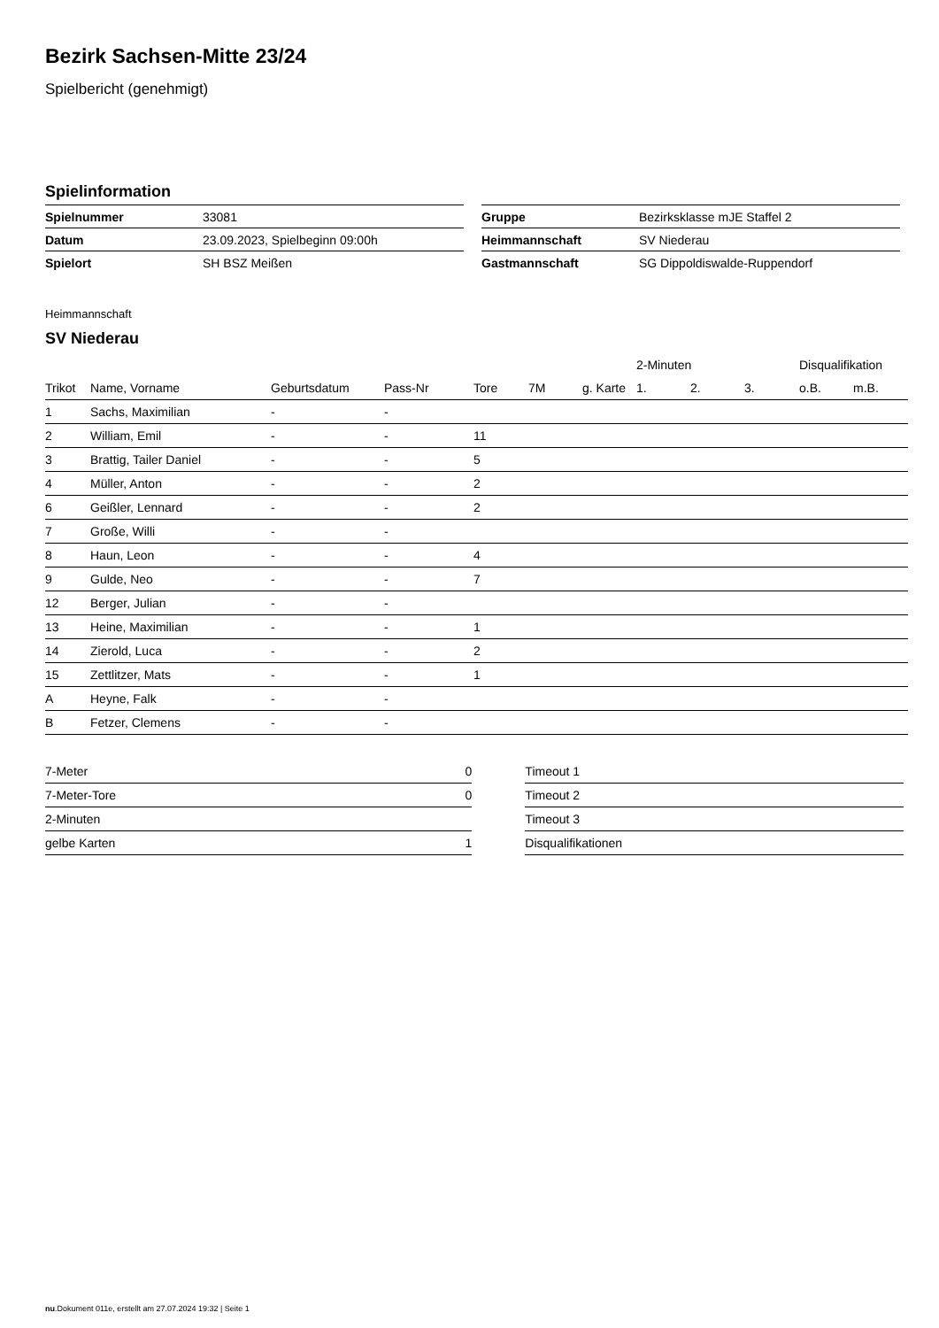Bezirk Sachsen-Mitte 23/24
Spielbericht (genehmigt)
Spielinformation
| Spielnummer | 33081 |
| Datum | 23.09.2023, Spielbeginn 09:00h |
| Spielort | SH BSZ Meißen |
| Gruppe | Bezirksklasse mJE Staffel 2 |
| Heimmannschaft | SV Niederau |
| Gastmannschaft | SG Dippoldiswalde-Ruppendorf |
Heimmannschaft
SV Niederau
| | | | | | | | 2-Minuten | | | Disqualifikation | |
| --- | --- | --- | --- | --- | --- | --- | --- | --- | --- | --- | --- |
| Trikot | Name, Vorname | Geburtsdatum | Pass-Nr | Tore | 7M | g. Karte | 1. | 2. | 3. | o.B. | m.B. |
| 1 | Sachs, Maximilian | - | - | | | | | | | | |
| 2 | William, Emil | - | - | 11 | | | | | | | |
| 3 | Brattig, Tailer Daniel | - | - | 5 | | | | | | | |
| 4 | Müller, Anton | - | - | 2 | | | | | | | |
| 6 | Geißler, Lennard | - | - | 2 | | | | | | | |
| 7 | Große, Willi | - | - | | | | | | | | |
| 8 | Haun, Leon | - | - | 4 | | | | | | | |
| 9 | Gulde, Neo | - | - | 7 | | | | | | | |
| 12 | Berger, Julian | - | - | | | | | | | | |
| 13 | Heine, Maximilian | - | - | 1 | | | | | | | |
| 14 | Zierold, Luca | - | - | 2 | | | | | | | |
| 15 | Zettlitzer, Mats | - | - | 1 | | | | | | | |
| A | Heyne, Falk | - | - | | | | | | | | |
| B | Fetzer, Clemens | - | - | | | | | | | | |
| 7-Meter | 0 |
| 7-Meter-Tore | 0 |
| 2-Minuten | |
| gelbe Karten | 1 |
| Timeout 1 |
| Timeout 2 |
| Timeout 3 |
| Disqualifikationen |
nu.Dokument 011e, erstellt am 27.07.2024 19:32 | Seite 1